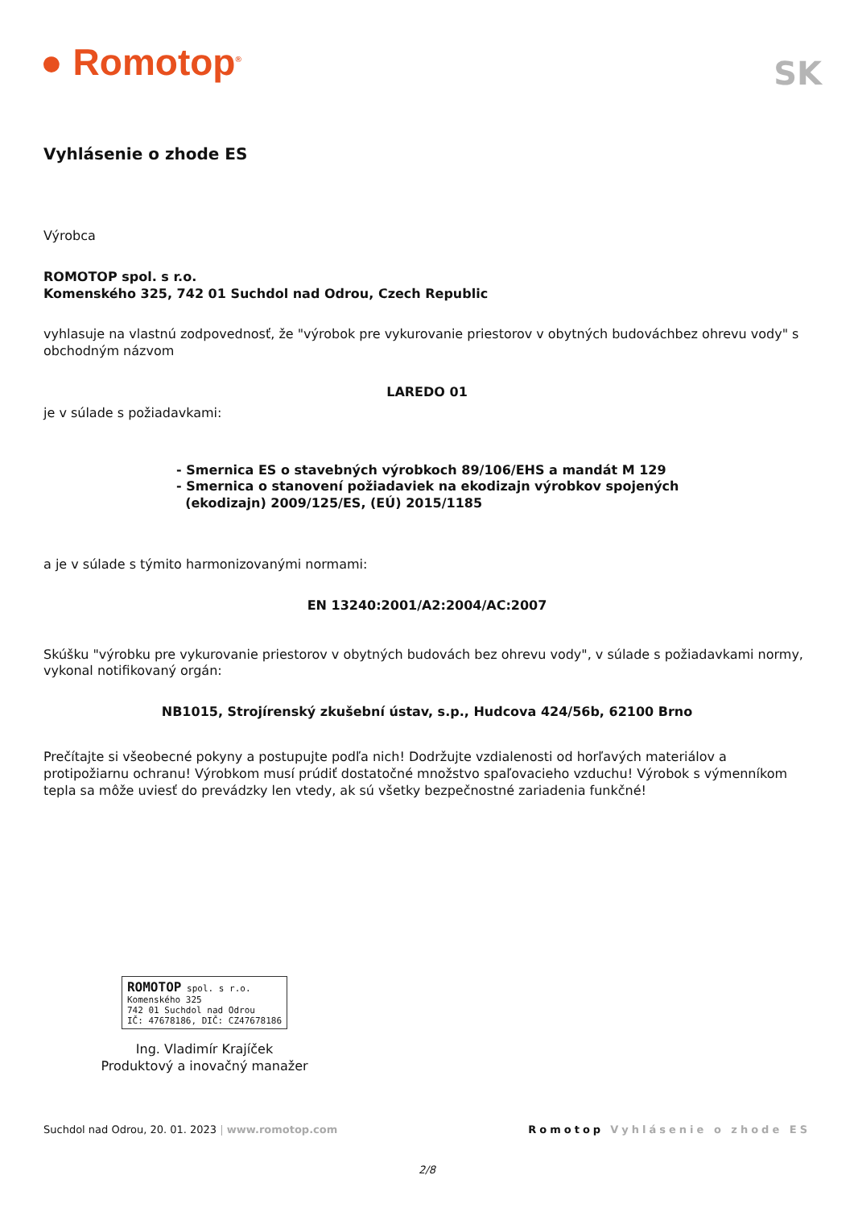● Romotop<sup>®</sup>
SK
Vyhlásenie o zhode ES
Výrobca
ROMOTOP spol. s r.o.
Komenského 325, 742 01 Suchdol nad Odrou, Czech Republic
vyhlasuje na vlastnú zodpovednosť, že "výrobok pre vykurovanie priestorov v obytných budováchbez ohrevu vody" s obchodným názvom
LAREDO 01
je v súlade s požiadavkami:
- Smernica ES o stavebných výrobkoch 89/106/EHS a mandát M 129
- Smernica o stanovení požiadaviek na ekodizajn výrobkov spojených
(ekodizajn) 2009/125/ES, (EÚ) 2015/1185
a je v súlade s týmito harmonizovanými normami:
EN 13240:2001/A2:2004/AC:2007
Skúšku "výrobku pre vykurovanie priestorov v obytných budovách bez ohrevu vody", v súlade s požiadavkami normy, vykonal notifikovaný orgán:
NB1015, Strojírenský zkušební ústav, s.p., Hudcova 424/56b, 62100 Brno
Prečítajte si všeobecné pokyny a postupujte podľa nich! Dodržujte vzdialenosti od horľavých materiálov a protipožiarnu ochranu! Výrobkom musí prúdiť dostatočné množstvo spaľovacieho vzduchu! Výrobok s výmenníkom tepla sa môže uviesť do prevádzky len vtedy, ak sú všetky bezpečnostné zariadenia funkčné!
ROMOTOP spol. s r.o.
Komenského 325
742 01 Suchdol nad Odrou
IČ: 47678186, DIČ: CZ47678186
Ing. Vladimír Krajíček
Produktový a inovačný manažer
Suchdol nad Odrou, 20. 01. 2023 | www.romotop.com Romotop Vyhlásenie o zhode ES
2/8